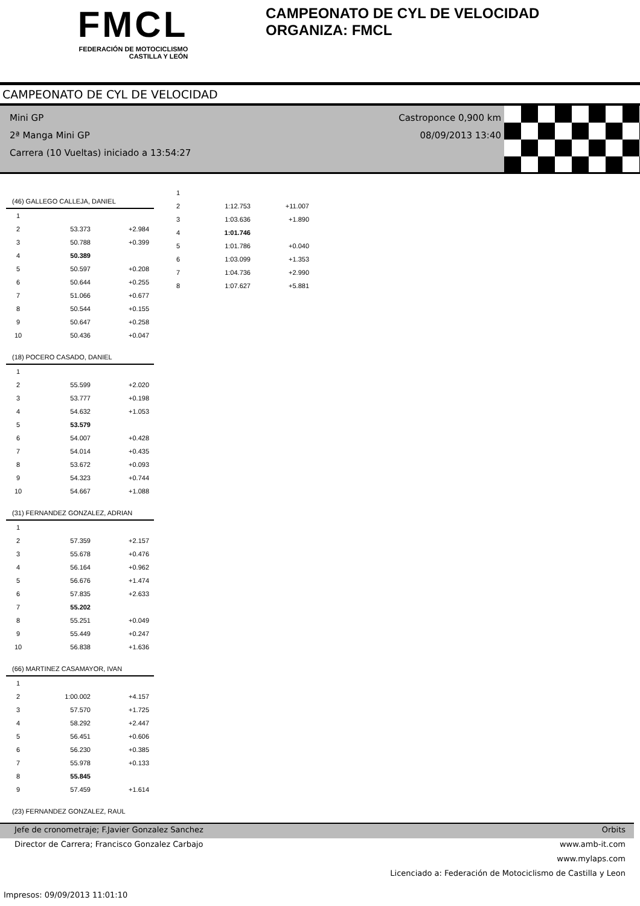FMCL
FEDERACIÓN DE MOTOCICLISMO
CASTILLA Y LEÓN
CAMPEONATO DE CYL DE VELOCIDAD
ORGANIZA: FMCL
CAMPEONATO DE CYL DE VELOCIDAD
Mini GP
2ª Manga Mini GP
Carrera (10 Vueltas) iniciado a 13:54:27
Castroponce 0,900 km
08/09/2013 13:40
| (46) GALLEGO CALLEJA, DANIEL | | |
| 1 | | |
| 2 | 53.373 | +2.984 |
| 3 | 50.788 | +0.399 |
| 4 | 50.389 | |
| 5 | 50.597 | +0.208 |
| 6 | 50.644 | +0.255 |
| 7 | 51.066 | +0.677 |
| 8 | 50.544 | +0.155 |
| 9 | 50.647 | +0.258 |
| 10 | 50.436 | +0.047 |
| (18) POCERO CASADO, DANIEL | | |
| 1 | | |
| 2 | 55.599 | +2.020 |
| 3 | 53.777 | +0.198 |
| 4 | 54.632 | +1.053 |
| 5 | 53.579 | |
| 6 | 54.007 | +0.428 |
| 7 | 54.014 | +0.435 |
| 8 | 53.672 | +0.093 |
| 9 | 54.323 | +0.744 |
| 10 | 54.667 | +1.088 |
| (31) FERNANDEZ GONZALEZ, ADRIAN | | |
| 1 | | |
| 2 | 57.359 | +2.157 |
| 3 | 55.678 | +0.476 |
| 4 | 56.164 | +0.962 |
| 5 | 56.676 | +1.474 |
| 6 | 57.835 | +2.633 |
| 7 | 55.202 | |
| 8 | 55.251 | +0.049 |
| 9 | 55.449 | +0.247 |
| 10 | 56.838 | +1.636 |
| (66) MARTINEZ CASAMAYOR, IVAN | | |
| 1 | | |
| 2 | 1:00.002 | +4.157 |
| 3 | 57.570 | +1.725 |
| 4 | 58.292 | +2.447 |
| 5 | 56.451 | +0.606 |
| 6 | 56.230 | +0.385 |
| 7 | 55.978 | +0.133 |
| 8 | 55.845 | |
| 9 | 57.459 | +1.614 |
| (23) FERNANDEZ GONZALEZ, RAUL | | |
| 1 | | |
| 2 | 1:12.753 | +11.007 |
| 3 | 1:03.636 | +1.890 |
| 4 | 1:01.746 | |
| 5 | 1:01.786 | +0.040 |
| 6 | 1:03.099 | +1.353 |
| 7 | 1:04.736 | +2.990 |
| 8 | 1:07.627 | +5.881 |
Jefe de cronometraje; F.Javier Gonzalez Sanchez Orbits
Director de Carrera; Francisco Gonzalez Carbajo www.amb-it.com
www.mylaps.com
Licenciado a: Federación de Motociclismo de Castilla y Leon
Impresos: 09/09/2013 11:01:10